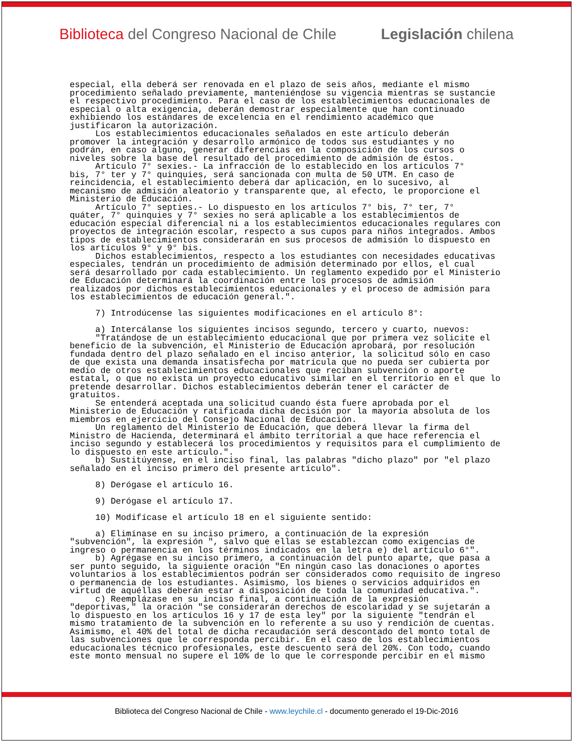Biblioteca del Congreso Nacional de Chile Legislación chilena
especial, ella deberá ser renovada en el plazo de seis años, mediante el mismo
procedimiento señalado previamente, manteniéndose su vigencia mientras se sustancie
el respectivo procedimiento. Para el caso de los establecimientos educacionales de
especial o alta exigencia, deberán demostrar especialmente que han continuado
exhibiendo los estándares de excelencia en el rendimiento académico que
justificaron la autorización.
     Los establecimientos educacionales señalados en este artículo deberán
promover la integración y desarrollo armónico de todos sus estudiantes y no
podrán, en caso alguno, generar diferencias en la composición de los cursos o
niveles sobre la base del resultado del procedimiento de admisión de éstos.
     Artículo 7° sexies.- La infracción de lo establecido en los artículos 7°
bis, 7° ter y 7° quinquies, será sancionada con multa de 50 UTM. En caso de
reincidencia, el establecimiento deberá dar aplicación, en lo sucesivo, al
mecanismo de admisión aleatorio y transparente que, al efecto, le proporcione el
Ministerio de Educación.
     Artículo 7° septies.- Lo dispuesto en los artículos 7° bis, 7° ter, 7°
quáter, 7° quinquies y 7° sexies no será aplicable a los establecimientos de
educación especial diferencial ni a los establecimientos educacionales regulares con
proyectos de integración escolar, respecto a sus cupos para niños integrados. Ambos
tipos de establecimientos considerarán en sus procesos de admisión lo dispuesto en
los artículos 9° y 9° bis.
     Dichos establecimientos, respecto a los estudiantes con necesidades educativas
especiales, tendrán un procedimiento de admisión determinado por ellos, el cual
será desarrollado por cada establecimiento. Un reglamento expedido por el Ministerio
de Educación determinará la coordinación entre los procesos de admisión
realizados por dichos establecimientos educacionales y el proceso de admisión para
los establecimientos de educación general.".

     7) Introdúcense las siguientes modificaciones en el artículo 8°:

     a) Intercálanse los siguientes incisos segundo, tercero y cuarto, nuevos:
     "Tratándose de un establecimiento educacional que por primera vez solicite el
beneficio de la subvención, el Ministerio de Educación aprobará, por resolución
fundada dentro del plazo señalado en el inciso anterior, la solicitud sólo en caso
de que exista una demanda insatisfecha por matrícula que no pueda ser cubierta por
medio de otros establecimientos educacionales que reciban subvención o aporte
estatal, o que no exista un proyecto educativo similar en el territorio en el que lo
pretende desarrollar. Dichos establecimientos deberán tener el carácter de
gratuitos.
     Se entenderá aceptada una solicitud cuando ésta fuere aprobada por el
Ministerio de Educación y ratificada dicha decisión por la mayoría absoluta de los
miembros en ejercicio del Consejo Nacional de Educación.
     Un reglamento del Ministerio de Educación, que deberá llevar la firma del
Ministro de Hacienda, determinará el ámbito territorial a que hace referencia el
inciso segundo y establecerá los procedimientos y requisitos para el cumplimiento de
lo dispuesto en este artículo.".
     b) Sustitúyense, en el inciso final, las palabras "dicho plazo" por "el plazo
señalado en el inciso primero del presente artículo".

     8) Derógase el artículo 16.

     9) Derógase el artículo 17.

     10) Modifícase el artículo 18 en el siguiente sentido:

     a) Elimínase en su inciso primero, a continuación de la expresión
"subvención", la expresión ", salvo que ellas se establezcan como exigencias de
ingreso o permanencia en los términos indicados en la letra e) del artículo 6°".
     b) Agrégase en su inciso primero, a continuación del punto aparte, que pasa a
ser punto seguido, la siguiente oración "En ningún caso las donaciones o aportes
voluntarios a los establecimientos podrán ser considerados como requisito de ingreso
o permanencia de los estudiantes. Asimismo, los bienes o servicios adquiridos en
virtud de aquéllas deberán estar a disposición de toda la comunidad educativa.".
     c) Reemplázase en su inciso final, a continuación de la expresión
"deportivas," la oración "se considerarán derechos de escolaridad y se sujetarán a
lo dispuesto en los artículos 16 y 17 de esta ley" por la siguiente "tendrán el
mismo tratamiento de la subvención en lo referente a su uso y rendición de cuentas.
Asimismo, el 40% del total de dicha recaudación será descontado del monto total de
las subvenciones que le corresponda percibir. En el caso de los establecimientos
educacionales técnico profesionales, este descuento será del 20%. Con todo, cuando
este monto mensual no supere el 10% de lo que le corresponde percibir en el mismo
Biblioteca del Congreso Nacional de Chile - www.leychile.cl - documento generado el 19-Dic-2016